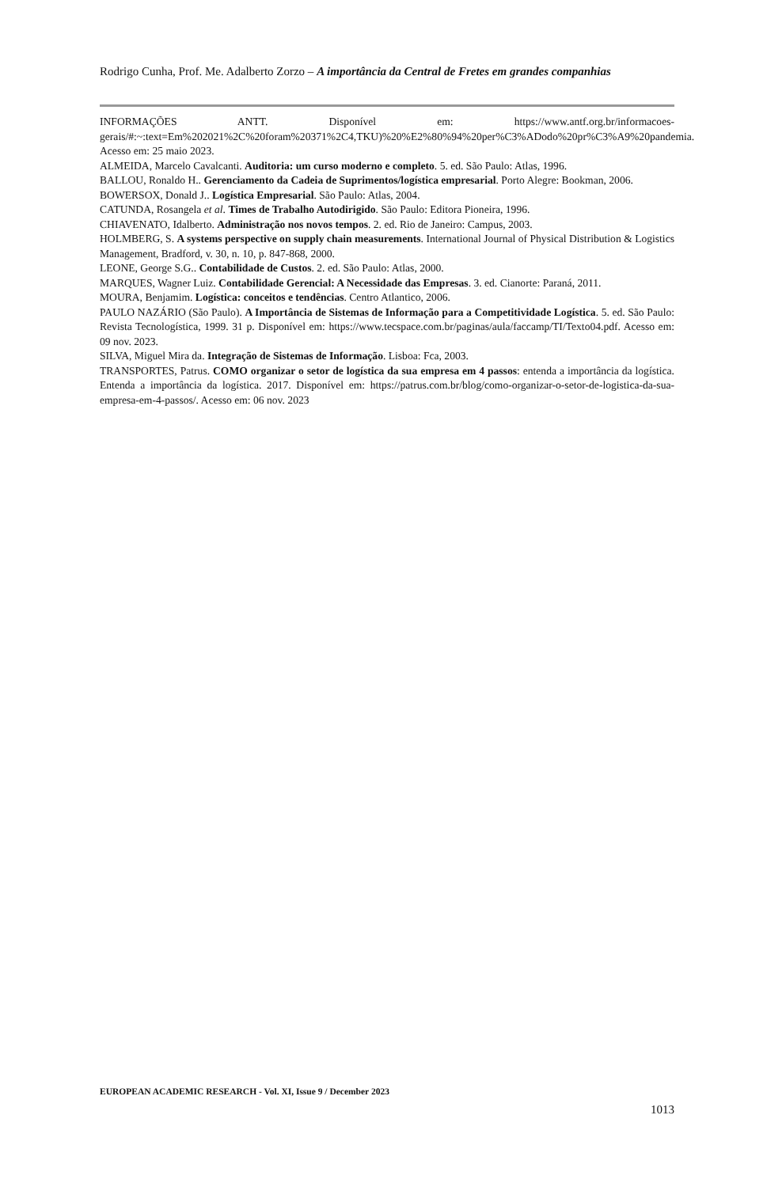Rodrigo Cunha, Prof. Me. Adalberto Zorzo – A importância da Central de Fretes em grandes companhias
INFORMAÇÕES ANTT. Disponível em: https://www.antf.org.br/informacoes-gerais/#:~:text=Em%202021%2C%20foram%20371%2C4,TKU)%20%E2%80%94%20per%C3%ADodo%20pr%C3%A9%20pandemia. Acesso em: 25 maio 2023.
ALMEIDA, Marcelo Cavalcanti. Auditoria: um curso moderno e completo. 5. ed. São Paulo: Atlas, 1996.
BALLOU, Ronaldo H.. Gerenciamento da Cadeia de Suprimentos/logística empresarial. Porto Alegre: Bookman, 2006.
BOWERSOX, Donald J.. Logística Empresarial. São Paulo: Atlas, 2004.
CATUNDA, Rosangela et al. Times de Trabalho Autodirigido. São Paulo: Editora Pioneira, 1996.
CHIAVENATO, Idalberto. Administração nos novos tempos. 2. ed. Rio de Janeiro: Campus, 2003.
HOLMBERG, S. A systems perspective on supply chain measurements. International Journal of Physical Distribution & Logistics Management, Bradford, v. 30, n. 10, p. 847-868, 2000.
LEONE, George S.G.. Contabilidade de Custos. 2. ed. São Paulo: Atlas, 2000.
MARQUES, Wagner Luiz. Contabilidade Gerencial: A Necessidade das Empresas. 3. ed. Cianorte: Paraná, 2011.
MOURA, Benjamim. Logística: conceitos e tendências. Centro Atlantico, 2006.
PAULO NAZÁRIO (São Paulo). A Importância de Sistemas de Informação para a Competitividade Logística. 5. ed. São Paulo: Revista Tecnologística, 1999. 31 p. Disponível em: https://www.tecspace.com.br/paginas/aula/faccamp/TI/Texto04.pdf. Acesso em: 09 nov. 2023.
SILVA, Miguel Mira da. Integração de Sistemas de Informação. Lisboa: Fca, 2003.
TRANSPORTES, Patrus. COMO organizar o setor de logística da sua empresa em 4 passos: entenda a importância da logística. Entenda a importância da logística. 2017. Disponível em: https://patrus.com.br/blog/como-organizar-o-setor-de-logistica-da-sua-empresa-em-4-passos/. Acesso em: 06 nov. 2023
EUROPEAN ACADEMIC RESEARCH - Vol. XI, Issue 9 / December 2023
1013